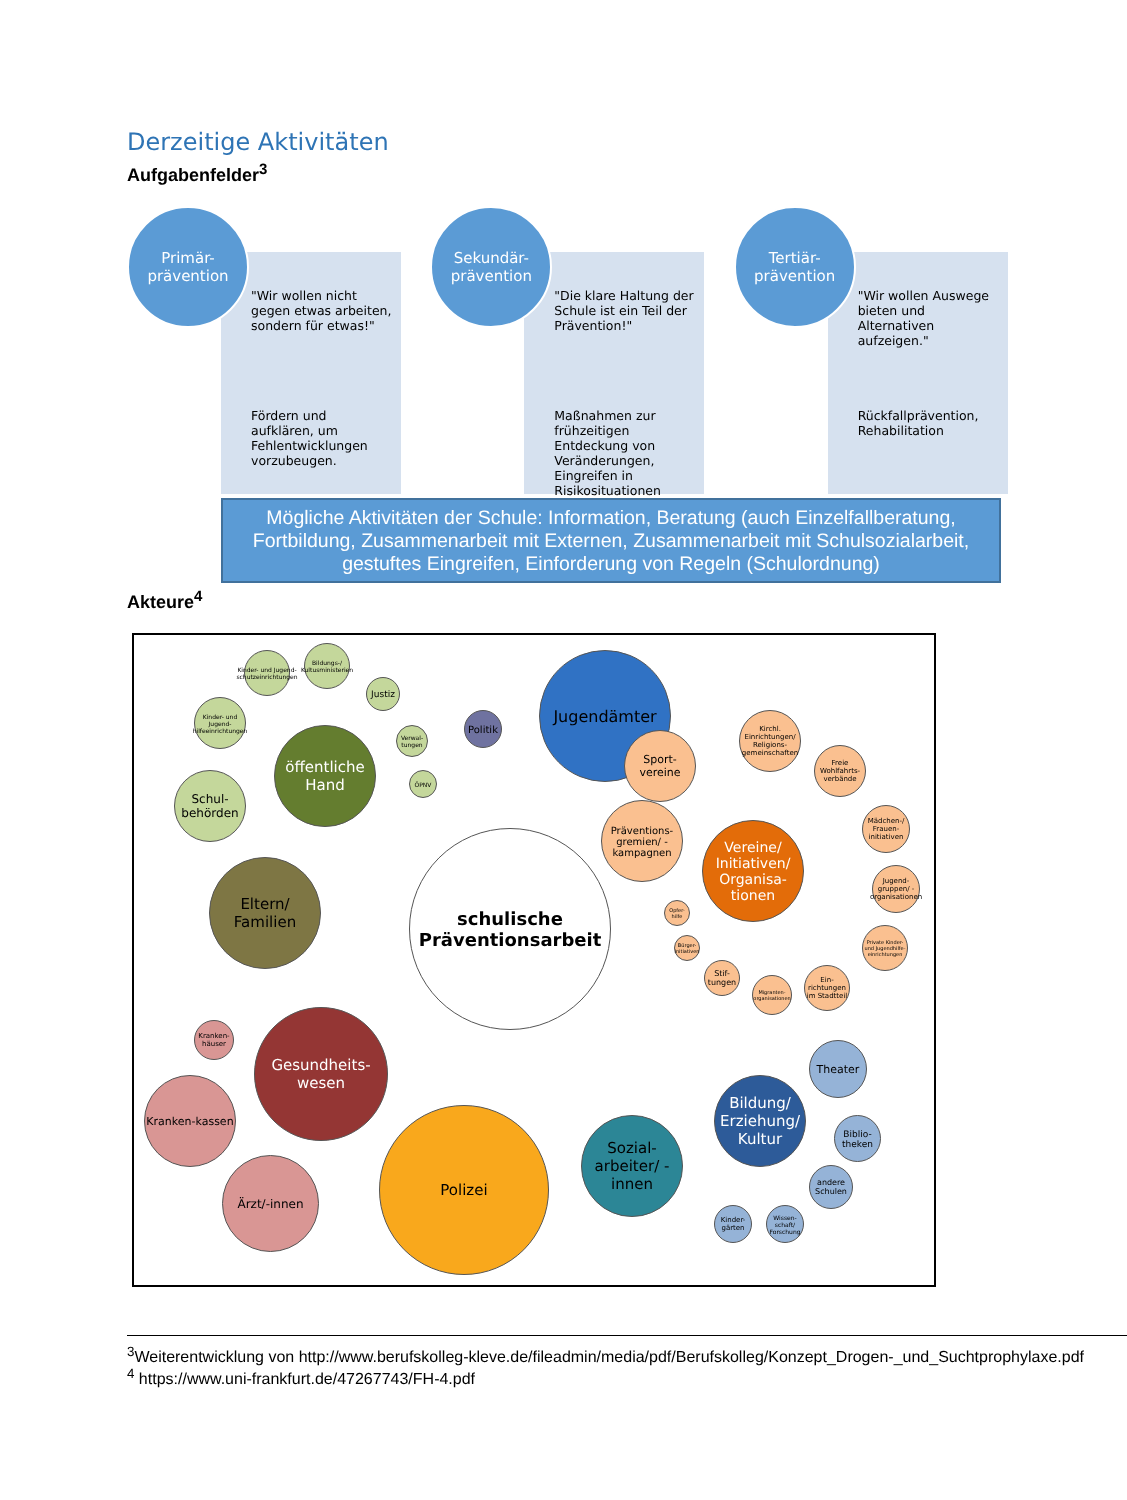Derzeitige Aktivitäten
Aufgabenfelder<sup>3</sup>
Primär-
prävention
"Wir wollen nicht gegen etwas arbeiten, sondern für etwas!"
Fördern und aufklären, um Fehlentwicklungen vorzubeugen.
Sekundär-
prävention
"Die klare Haltung der Schule ist ein Teil der Prävention!"
Maßnahmen zur frühzeitigen Entdeckung von Veränderungen, Eingreifen in Risikosituationen
Tertiär-
prävention
"Wir wollen Auswege bieten und Alternativen aufzeigen."
Rückfallprävention, Rehabilitation
Mögliche Aktivitäten der Schule: Information, Beratung (auch Einzelfallberatung, Fortbildung, Zusammenarbeit mit Externen, Zusammenarbeit mit Schulsozialarbeit, gestuftes Eingreifen, Einforderung von Regeln (Schulordnung)
Akteure<sup>4</sup>
schulische Präventionsarbeit
öffentliche Hand
Schul-behörden
Kinder- und Jugend-hilfeeinrichtungen
Kinder- und Jugend-schutzeinrichtungen
Bildungs-/ Kultusministerien
Justiz
Verwal-tungen
ÖPNV
Politik
Jugendämter
Eltern/ Familien
Kranken-häuser
Gesundheits-wesen
Kranken-kassen
Ärzt/-innen
Polizei
Sozial-arbeiter/ -innen
Bildung/ Erziehung/ Kultur
Theater
Biblio-theken
andere Schulen
Kinder-gärten
Wissen-schaft/ Forschung
Vereine/ Initiativen/ Organisa-tionen
Sport-vereine
Präventions-gremien/ -kampagnen
Kirchl. Einrichtungen/ Religions-gemeinschaften
Freie Wohlfahrts-verbände
Mädchen-/ Frauen-initiativen
Jugend-gruppen/ -organisationen
Private Kinder- und Jugendhilfe-einrichtungen
Ein-richtungen im Stadtteil
Migranten-organisationen
Stif-tungen
Bürger-initiativen
Opfer-hilfe
<sup>3</sup> Weiterentwicklung von http://www.berufskolleg-kleve.de/fileadmin/media/pdf/Berufskolleg/Konzept_Drogen-_und_Suchtprophylaxe.pdf
<sup>4</sup> https://www.uni-frankfurt.de/47267743/FH-4.pdf